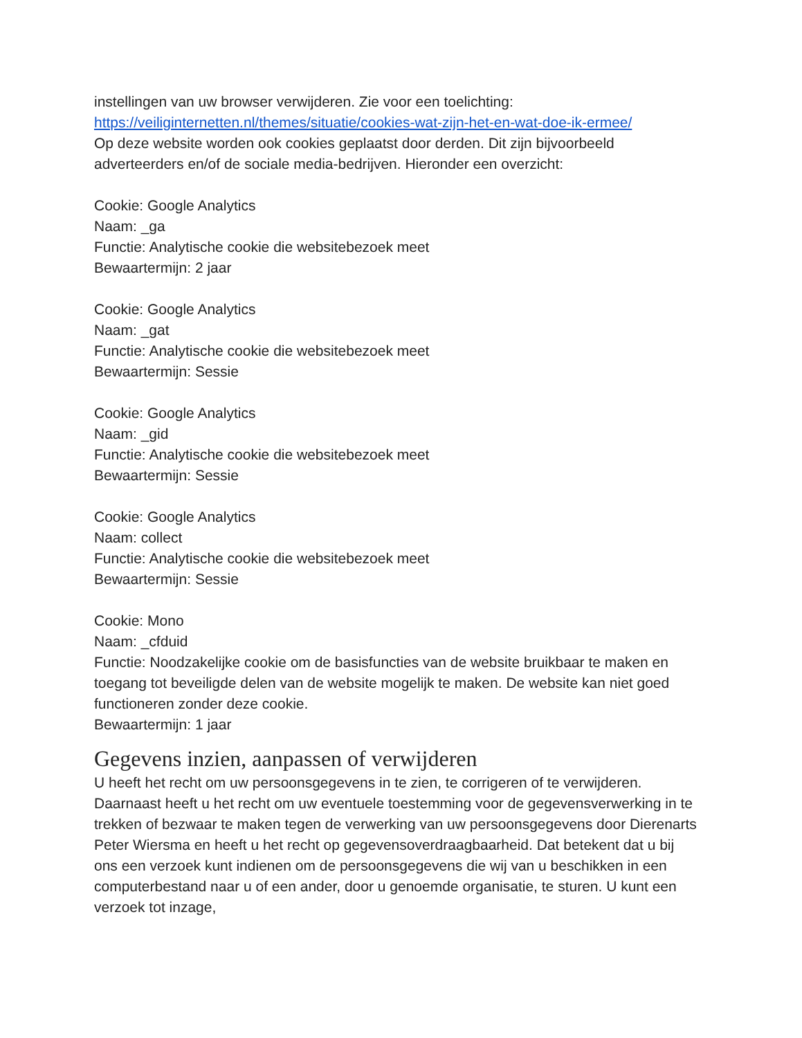instellingen van uw browser verwijderen. Zie voor een toelichting:
https://veiliginternetten.nl/themes/situatie/cookies-wat-zijn-het-en-wat-doe-ik-ermee/
Op deze website worden ook cookies geplaatst door derden. Dit zijn bijvoorbeeld adverteerders en/of de sociale media-bedrijven. Hieronder een overzicht:
Cookie: Google Analytics
Naam: _ga
Functie: Analytische cookie die websitebezoek meet
Bewaartermijn: 2 jaar
Cookie: Google Analytics
Naam: _gat
Functie: Analytische cookie die websitebezoek meet
Bewaartermijn: Sessie
Cookie: Google Analytics
Naam: _gid
Functie: Analytische cookie die websitebezoek meet
Bewaartermijn: Sessie
Cookie: Google Analytics
Naam: collect
Functie: Analytische cookie die websitebezoek meet
Bewaartermijn: Sessie
Cookie: Mono
Naam: _cfduid
Functie: Noodzakelijke cookie om de basisfuncties van de website bruikbaar te maken en toegang tot beveiligde delen van de website mogelijk te maken. De website kan niet goed functioneren zonder deze cookie.
Bewaartermijn: 1 jaar
Gegevens inzien, aanpassen of verwijderen
U heeft het recht om uw persoonsgegevens in te zien, te corrigeren of te verwijderen. Daarnaast heeft u het recht om uw eventuele toestemming voor de gegevensverwerking in te trekken of bezwaar te maken tegen de verwerking van uw persoonsgegevens door Dierenarts Peter Wiersma en heeft u het recht op gegevensoverdraagbaarheid. Dat betekent dat u bij ons een verzoek kunt indienen om de persoonsgegevens die wij van u beschikken in een computerbestand naar u of een ander, door u genoemde organisatie, te sturen. U kunt een verzoek tot inzage,